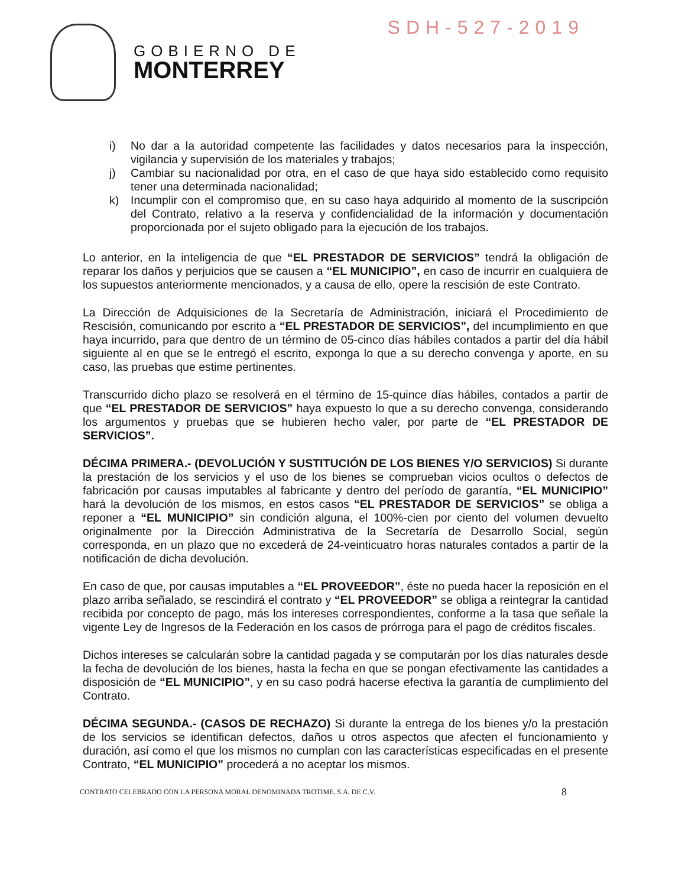GOBIERNO DE
MONTERREY
SDH-527-2019
i) No dar a la autoridad competente las facilidades y datos necesarios para la inspección, vigilancia y supervisión de los materiales y trabajos;
j) Cambiar su nacionalidad por otra, en el caso de que haya sido establecido como requisito tener una determinada nacionalidad;
k) Incumplir con el compromiso que, en su caso haya adquirido al momento de la suscripción del Contrato, relativo a la reserva y confidencialidad de la información y documentación proporcionada por el sujeto obligado para la ejecución de los trabajos.
Lo anterior, en la inteligencia de que “EL PRESTADOR DE SERVICIOS” tendrá la obligación de reparar los daños y perjuicios que se causen a “EL MUNICIPIO”, en caso de incurrir en cualquiera de los supuestos anteriormente mencionados, y a causa de ello, opere la rescisión de este Contrato.
La Dirección de Adquisiciones de la Secretaría de Administración, iniciará el Procedimiento de Rescisión, comunicando por escrito a “EL PRESTADOR DE SERVICIOS”, del incumplimiento en que haya incurrido, para que dentro de un término de 05-cinco días hábiles contados a partir del día hábil siguiente al en que se le entregó el escrito, exponga lo que a su derecho convenga y aporte, en su caso, las pruebas que estime pertinentes.
Transcurrido dicho plazo se resolverá en el término de 15-quince días hábiles, contados a partir de que “EL PRESTADOR DE SERVICIOS” haya expuesto lo que a su derecho convenga, considerando los argumentos y pruebas que se hubieren hecho valer, por parte de “EL PRESTADOR DE SERVICIOS”.
DÉCIMA PRIMERA.- (DEVOLUCIÓN Y SUSTITUCIÓN DE LOS BIENES Y/O SERVICIOS) Si durante la prestación de los servicios y el uso de los bienes se comprueban vicios ocultos o defectos de fabricación por causas imputables al fabricante y dentro del período de garantía, “EL MUNICIPIO” hará la devolución de los mismos, en estos casos “EL PRESTADOR DE SERVICIOS” se obliga a reponer a “EL MUNICIPIO” sin condición alguna, el 100%-cien por ciento del volumen devuelto originalmente por la Dirección Administrativa de la Secretaría de Desarrollo Social, según corresponda, en un plazo que no excederá de 24-veinticuatro horas naturales contados a partir de la notificación de dicha devolución.
En caso de que, por causas imputables a “EL PROVEEDOR”, éste no pueda hacer la reposición en el plazo arriba señalado, se rescindirá el contrato y “EL PROVEEDOR” se obliga a reintegrar la cantidad recibida por concepto de pago, más los intereses correspondientes, conforme a la tasa que señale la vigente Ley de Ingresos de la Federación en los casos de prórroga para el pago de créditos fiscales.
Dichos intereses se calcularán sobre la cantidad pagada y se computarán por los días naturales desde la fecha de devolución de los bienes, hasta la fecha en que se pongan efectivamente las cantidades a disposición de “EL MUNICIPIO”, y en su caso podrá hacerse efectiva la garantía de cumplimiento del Contrato.
DÉCIMA SEGUNDA.- (CASOS DE RECHAZO) Si durante la entrega de los bienes y/o la prestación de los servicios se identifican defectos, daños u otros aspectos que afecten el funcionamiento y duración, así como el que los mismos no cumplan con las características especificadas en el presente Contrato, “EL MUNICIPIO” procederá a no aceptar los mismos.
CONTRATO CELEBRADO CON LA PERSONA MORAL DENOMINADA TROTIME, S.A. DE C.V. 8